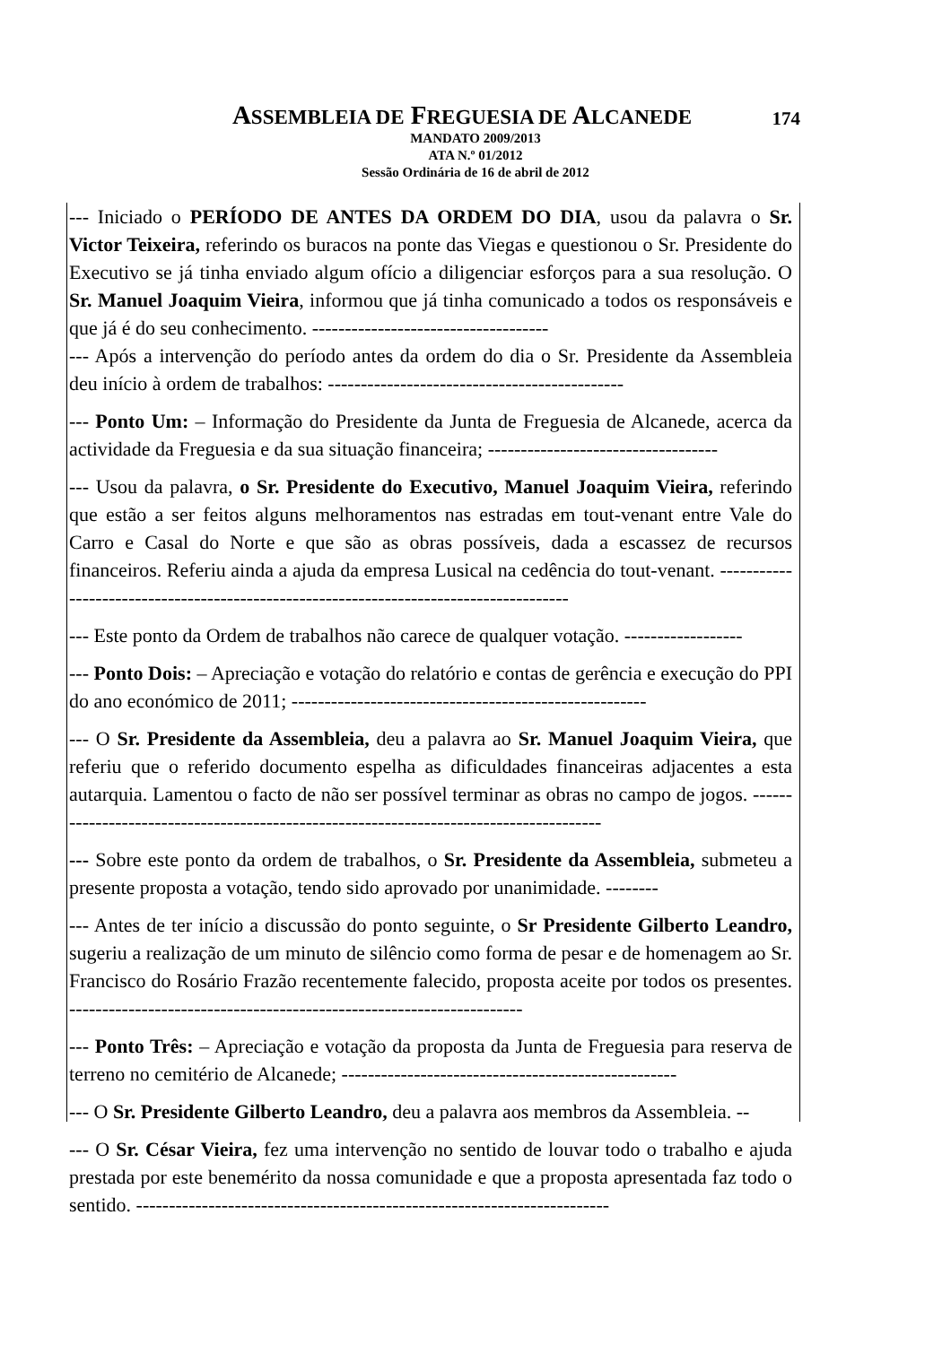ASSEMBLEIA DE FREGUESIA DE ALCANEDE
174
MANDATO 2009/2013
ATA N.º 01/2012
Sessão Ordinária de 16 de abril de 2012
--- Iniciado o PERÍODO DE ANTES DA ORDEM DO DIA, usou da palavra o Sr. Victor Teixeira, referindo os buracos na ponte das Viegas e questionou o Sr. Presidente do Executivo se já tinha enviado algum ofício a diligenciar esforços para a sua resolução. O Sr. Manuel Joaquim Vieira, informou que já tinha comunicado a todos os responsáveis e que já é do seu conhecimento. ------------------------------------
--- Após a intervenção do período antes da ordem do dia o Sr. Presidente da Assembleia deu início à ordem de trabalhos: ---------------------------------------------
--- Ponto Um: – Informação do Presidente da Junta de Freguesia de Alcanede, acerca da actividade da Freguesia e da sua situação financeira; -----------------------------------
--- Usou da palavra, o Sr. Presidente do Executivo, Manuel Joaquim Vieira, referindo que estão a ser feitos alguns melhoramentos nas estradas em tout-venant entre Vale do Carro e Casal do Norte e que são as obras possíveis, dada a escassez de recursos financeiros. Referiu ainda a ajuda da empresa Lusical na cedência do tout-venant. ---------------------------------------------------------------------------------------
--- Este ponto da Ordem de trabalhos não carece de qualquer votação. ------------------
--- Ponto Dois: – Apreciação e votação do relatório e contas de gerência e execução do PPI do ano económico de 2011; ------------------------------------------------------
--- O Sr. Presidente da Assembleia, deu a palavra ao Sr. Manuel Joaquim Vieira, que referiu que o referido documento espelha as dificuldades financeiras adjacentes a esta autarquia. Lamentou o facto de não ser possível terminar as obras no campo de jogos. ---------------------------------------------------------------------------------------
--- Sobre este ponto da ordem de trabalhos, o Sr. Presidente da Assembleia, submeteu a presente proposta a votação, tendo sido aprovado por unanimidade. --------
--- Antes de ter início a discussão do ponto seguinte, o Sr Presidente Gilberto Leandro, sugeriu a realização de um minuto de silêncio como forma de pesar e de homenagem ao Sr. Francisco do Rosário Frazão recentemente falecido, proposta aceite por todos os presentes. ---------------------------------------------------------------------
--- Ponto Três: – Apreciação e votação da proposta da Junta de Freguesia para reserva de terreno no cemitério de Alcanede; ---------------------------------------------------
--- O Sr. Presidente Gilberto Leandro, deu a palavra aos membros da Assembleia. --
--- O Sr. César Vieira, fez uma intervenção no sentido de louvar todo o trabalho e ajuda prestada por este benemérito da nossa comunidade e que a proposta apresentada faz todo o sentido. ------------------------------------------------------------------------